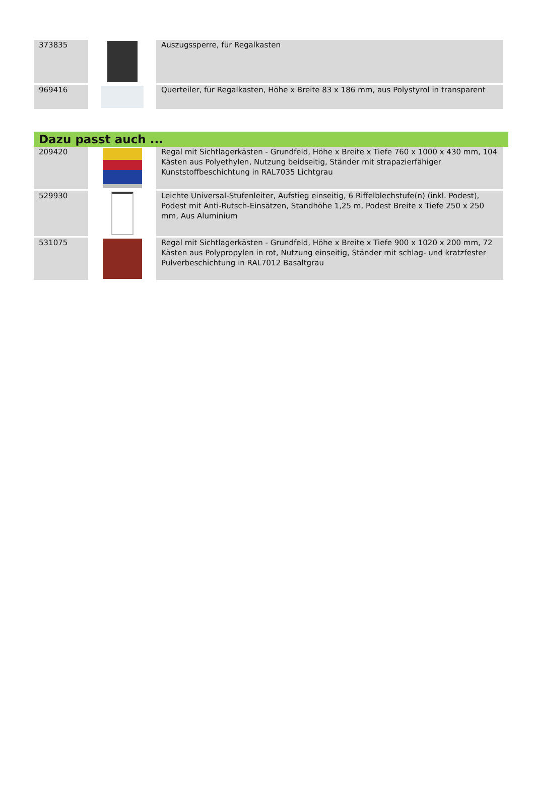| 373835 | | Auszugssperre, für Regalkasten |
| 969416 | | Querteiler, für Regalkasten, Höhe x Breite 83 x 186 mm, aus Polystyrol in transparent |
Dazu passt auch ...
| 209420 | | Regal mit Sichtlagerkästen - Grundfeld, Höhe x Breite x Tiefe 760 x 1000 x 430 mm, 104 Kästen aus Polyethylen, Nutzung beidseitig, Ständer mit strapazierfähiger Kunststoffbeschichtung in RAL7035 Lichtgrau |
| 529930 | | Leichte Universal-Stufenleiter, Aufstieg einseitig, 6 Riffelblechstufe(n) (inkl. Podest), Podest mit Anti-Rutsch-Einsätzen, Standhöhe 1,25 m, Podest Breite x Tiefe 250 x 250 mm, Aus Aluminium |
| 531075 | | Regal mit Sichtlagerkästen - Grundfeld, Höhe x Breite x Tiefe 900 x 1020 x 200 mm, 72 Kästen aus Polypropylen in rot, Nutzung einseitig, Ständer mit schlag- und kratzfester Pulverbeschichtung in RAL7012 Basaltgrau |